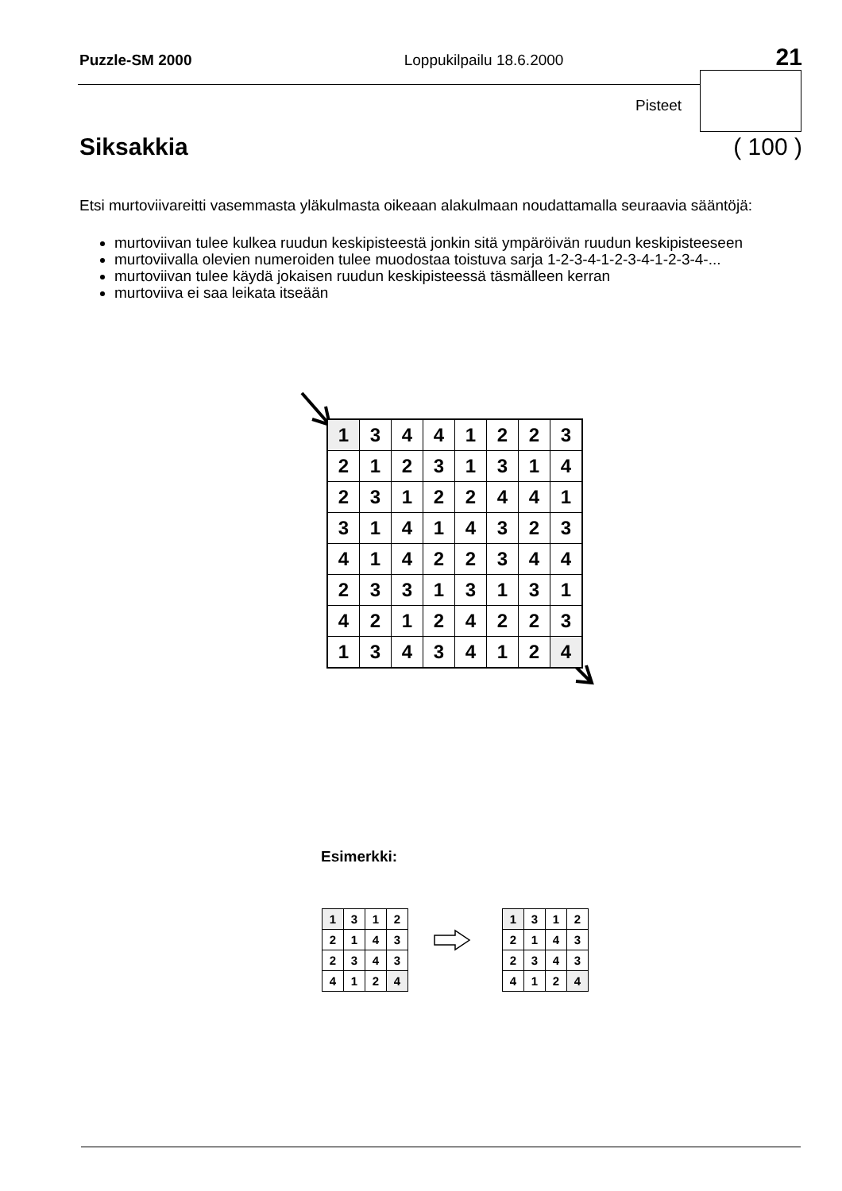Puzzle-SM 2000 Loppukilpailu 18.6.2000 21
Pisteet
Siksakkia ( 100 )
Etsi murtoviivareitti vasemmasta yläkulmasta oikeaan alakulmaan noudattamalla seuraavia sääntöjä:
murtoviivan tulee kulkea ruudun keskipisteestä jonkin sitä ympäröivän ruudun keskipisteeseen
murtoviivalla olevien numeroiden tulee muodostaa toistuva sarja 1-2-3-4-1-2-3-4-1-2-3-4-...
murtoviivan tulee käydä jokaisen ruudun keskipisteessä täsmälleen kerran
murtoviiva ei saa leikata itseään
| 1 | 3 | 4 | 4 | 1 | 2 | 2 | 3 |
| 2 | 1 | 2 | 3 | 1 | 3 | 1 | 4 |
| 2 | 3 | 1 | 2 | 2 | 4 | 4 | 1 |
| 3 | 1 | 4 | 1 | 4 | 3 | 2 | 3 |
| 4 | 1 | 4 | 2 | 2 | 3 | 4 | 4 |
| 2 | 3 | 3 | 1 | 3 | 1 | 3 | 1 |
| 4 | 2 | 1 | 2 | 4 | 2 | 2 | 3 |
| 1 | 3 | 4 | 3 | 4 | 1 | 2 | 4 |
Esimerkki:
| 1 | 3 | 1 | 2 |
| 2 | 1 | 4 | 3 |
| 2 | 3 | 4 | 3 |
| 4 | 1 | 2 | 4 |
| 1 | 3 | 1 | 2 |
| 2 | 1 | 4 | 3 |
| 2 | 3 | 4 | 3 |
| 4 | 1 | 2 | 4 |